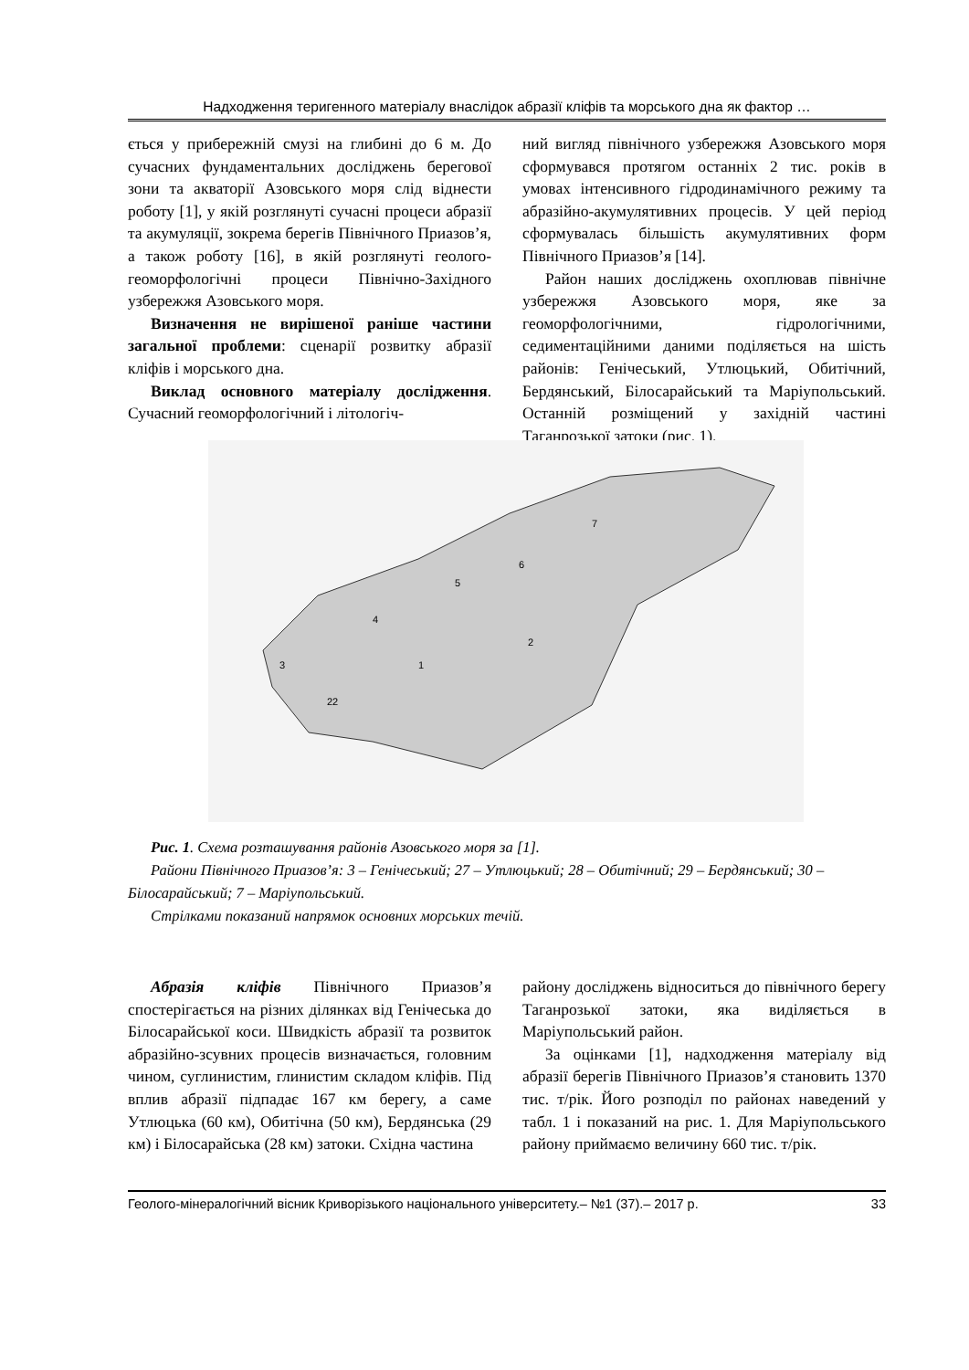Надходження теригенного матеріалу внаслідок абразії кліфів та морського дна як фактор …
ється у прибережній смузі на глибині до 6 м. До сучасних фундаментальних досліджень берегової зони та акваторії Азовського моря слід віднести роботу [1], у якій розглянуті сучасні процеси абразії та акумуляції, зокрема берегів Північного Приазов’я, а також роботу [16], в якій розглянуті геолого-геоморфологічні процеси Північно-Західного узбережжя Азовського моря.
Визначення не вирішеної раніше частини загальної проблеми: сценарії розвитку абразії кліфів і морського дна.
Виклад основного матеріалу дослідження. Сучасний геоморфологічний і літологіч-
ний вигляд північного узбережжя Азовського моря сформувався протягом останніх 2 тис. років в умовах інтенсивного гідродинамічного режиму та абразійно-акумулятивних процесів. У цей період сформувалась більшість акумулятивних форм Північного Приазов’я [14].
Район наших досліджень охоплював північне узбережжя Азовського моря, яке за геоморфологічними, гідрологічними, седиментаційними даними поділяється на шість районів: Генічеський, Утлюцький, Обитічний, Бердянський, Білосарайський та Маріупольський. Останній розміщений у західній частині Таганрозької затоки (рис. 1).
1
2
3
4
5
6
7
22
Рис. 1. Схема розташування районів Азовського моря за [1].
Райони Північного Приазов’я: 3 – Генічеський; 27 – Утлюцький; 28 – Обитічний; 29 – Бердянський; 30 – Білосарайський; 7 – Маріупольський.
Стрілками показаний напрямок основних морських течій.
Абразія кліфів Північного Приазов’я спостерігається на різних ділянках від Генічеська до Білосарайської коси. Швидкість абразії та розвиток абразійно-зсувних процесів визначається, головним чином, суглинистим, глинистим складом кліфів. Під вплив абразії підпадає 167 км берегу, а саме Утлюцька (60 км), Обитічна (50 км), Бердянська (29 км) і Білосарайська (28 км) затоки. Східна частина
району досліджень відноситься до північного берегу Таганрозької затоки, яка виділяється в Маріупольський район.
За оцінками [1], надходження матеріалу від абразії берегів Північного Приазов’я становить 1370 тис. т/рік. Його розподіл по районах наведений у табл. 1 і показаний на рис. 1. Для Маріупольського району приймаємо величину 660 тис. т/рік.
Геолого-мінералогічний вісник Криворізького національного університету.– №1 (37).– 2017 р. 33